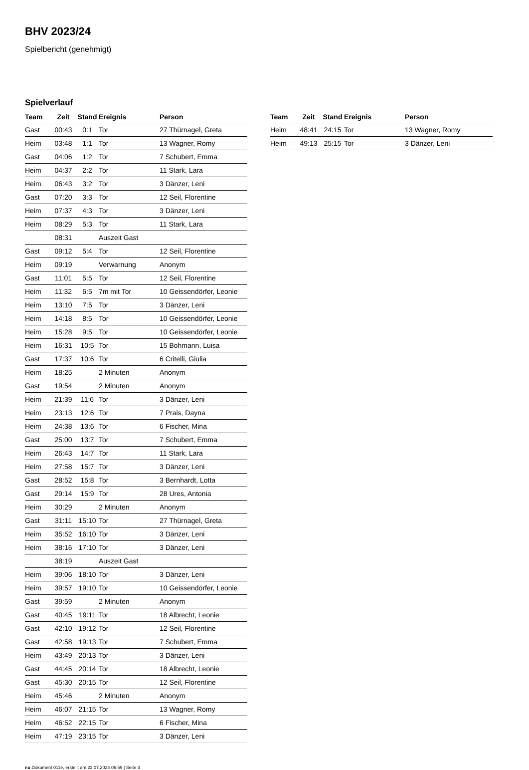BHV 2023/24
Spielbericht (genehmigt)
Spielverlauf
| Team | Zeit | Stand | Ereignis | Person |
| --- | --- | --- | --- | --- |
| Gast | 00:43 | 0:1 | Tor | 27 Thürnagel, Greta |
| Heim | 03:48 | 1:1 | Tor | 13 Wagner, Romy |
| Gast | 04:06 | 1:2 | Tor | 7 Schubert, Emma |
| Heim | 04:37 | 2:2 | Tor | 11 Stark, Lara |
| Heim | 06:43 | 3:2 | Tor | 3 Dänzer, Leni |
| Gast | 07:20 | 3:3 | Tor | 12 Seil, Florentine |
| Heim | 07:37 | 4:3 | Tor | 3 Dänzer, Leni |
| Heim | 08:29 | 5:3 | Tor | 11 Stark, Lara |
| | 08:31 | | Auszeit Gast | |
| Gast | 09:12 | 5:4 | Tor | 12 Seil, Florentine |
| Heim | 09:19 | | Verwarnung | Anonym |
| Gast | 11:01 | 5:5 | Tor | 12 Seil, Florentine |
| Heim | 11:32 | 6:5 | 7m mit Tor | 10 Geissendörfer, Leonie |
| Heim | 13:10 | 7:5 | Tor | 3 Dänzer, Leni |
| Heim | 14:18 | 8:5 | Tor | 10 Geissendörfer, Leonie |
| Heim | 15:28 | 9:5 | Tor | 10 Geissendörfer, Leonie |
| Heim | 16:31 | 10:5 | Tor | 15 Bohmann, Luisa |
| Gast | 17:37 | 10:6 | Tor | 6 Critelli, Giulia |
| Heim | 18:25 | | 2 Minuten | Anonym |
| Gast | 19:54 | | 2 Minuten | Anonym |
| Heim | 21:39 | 11:6 | Tor | 3 Dänzer, Leni |
| Heim | 23:13 | 12:6 | Tor | 7 Prais, Dayna |
| Heim | 24:38 | 13:6 | Tor | 6 Fischer, Mina |
| Gast | 25:00 | 13:7 | Tor | 7 Schubert, Emma |
| Heim | 26:43 | 14:7 | Tor | 11 Stark, Lara |
| Heim | 27:58 | 15:7 | Tor | 3 Dänzer, Leni |
| Gast | 28:52 | 15:8 | Tor | 3 Bernhardt, Lotta |
| Gast | 29:14 | 15:9 | Tor | 28 Ures, Antonia |
| Heim | 30:29 | | 2 Minuten | Anonym |
| Gast | 31:11 | 15:10 | Tor | 27 Thürnagel, Greta |
| Heim | 35:52 | 16:10 | Tor | 3 Dänzer, Leni |
| Heim | 38:16 | 17:10 | Tor | 3 Dänzer, Leni |
| | 38:19 | | Auszeit Gast | |
| Heim | 39:06 | 18:10 | Tor | 3 Dänzer, Leni |
| Heim | 39:57 | 19:10 | Tor | 10 Geissendörfer, Leonie |
| Gast | 39:59 | | 2 Minuten | Anonym |
| Gast | 40:45 | 19:11 | Tor | 18 Albrecht, Leonie |
| Gast | 42:10 | 19:12 | Tor | 12 Seil, Florentine |
| Gast | 42:58 | 19:13 | Tor | 7 Schubert, Emma |
| Heim | 43:49 | 20:13 | Tor | 3 Dänzer, Leni |
| Gast | 44:45 | 20:14 | Tor | 18 Albrecht, Leonie |
| Gast | 45:30 | 20:15 | Tor | 12 Seil, Florentine |
| Heim | 45:46 | | 2 Minuten | Anonym |
| Heim | 46:07 | 21:15 | Tor | 13 Wagner, Romy |
| Heim | 46:52 | 22:15 | Tor | 6 Fischer, Mina |
| Heim | 47:19 | 23:15 | Tor | 3 Dänzer, Leni |
| Team | Zeit | Stand | Ereignis | Person |
| --- | --- | --- | --- | --- |
| Heim | 48:41 | 24:15 | Tor | 13 Wagner, Romy |
| Heim | 49:13 | 25:15 | Tor | 3 Dänzer, Leni |
nu.Dokument 011e, erstellt am 22.07.2024 06:59 | Seite 3